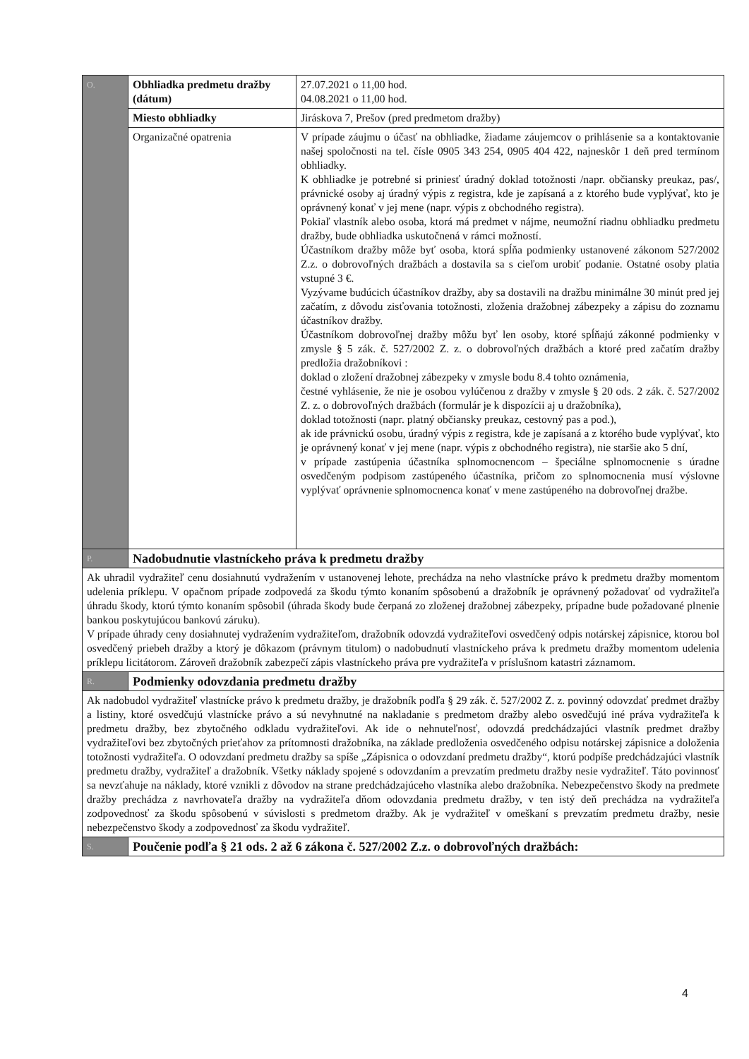| O. | Obhliadka predmetu dražby (dátum) | 27.07.2021 o 11,00 hod. 04.08.2021 o 11,00 hod. |
| | Miesto obhliadky | Jiráskova 7, Prešov (pred predmetom dražby) |
| | Organizačné opatrenia | V prípade záujmu o účasť na obhliadke, žiadame záujemcov o prihlásenie sa a kontaktovanie našej spoločnosti na tel. čísle 0905 343 254, 0905 404 422, najneskôr 1 deň pred termínom obhliadky. K obhliadke je potrebné si priniesť úradný doklad totožnosti /napr. občiansky preukaz, pas/, právnické osoby aj úradný výpis z registra, kde je zapísaná a z ktorého bude vyplývať, kto je oprávnený konať v jej mene (napr. výpis z obchodného registra). Pokiaľ vlastník alebo osoba, ktorá má predmet v nájme, neumožní riadnu obhliadku predmetu dražby, bude obhliadka uskutočnená v rámci možností. Účastníkom dražby môže byť osoba, ktorá spĺňa podmienky ustanovené zákonom 527/2002 Z.z. o dobrovoľných dražbách a dostavila sa s cieľom urobiť podanie. Ostatné osoby platia vstupné 3 €. Vyzývame budúcich účastníkov dražby, aby sa dostavili na dražbu minimálne 30 minút pred jej začatím, z dôvodu zisťovania totožnosti, zloženia dražobnej zábezpeky a zápisu do zoznamu účastníkov dražby. Účastníkom dobrovoľnej dražby môžu byť len osoby, ktoré spĺňajú zákonné podmienky v zmysle § 5 zák. č. 527/2002 Z. z. o dobrovoľných dražbách a ktoré pred začatím dražby predložia dražobníkovi : doklad o zložení dražobnej zábezpeky v zmysle bodu 8.4 tohto oznámenia, čestné vyhlásenie, že nie je osobou vylúčenou z dražby v zmysle § 20 ods. 2 zák. č. 527/2002 Z. z. o dobrovoľných dražbách (formulár je k dispozícii aj u dražobníka), doklad totožnosti (napr. platný občiansky preukaz, cestovný pas a pod.), ak ide právnickú osobu, úradný výpis z registra, kde je zapísaná a z ktorého bude vyplývať, kto je oprávnený konať v jej mene (napr. výpis z obchodného registra), nie staršie ako 5 dní, v prípade zastúpenia účastníka splnomocnencom – špeciálne splnomocnenie s úradne osvedčeným podpisom zastúpeného účastníka, pričom zo splnomocnenia musí výslovne vyplývať oprávnenie splnomocnenca konať v mene zastúpeného na dobrovoľnej dražbe. |
| P. | Nadobudnutie vlastníckeho práva k predmetu dražby | |
| Ak uhradil vydražiteľ cenu dosiahnutú vydražením v ustanovenej lehote, prechádza na neho vlastnícke právo k predmetu dražby momentom udelenia príklepu. V opačnom prípade zodpovedá za škodu týmto konaním spôsobenú a dražobník je oprávnený požadovať od vydražiteľa úhradu škody, ktorú týmto konaním spôsobil (úhrada škody bude čerpaná zo zloženej dražobnej zábezpeky, prípadne bude požadované plnenie bankou poskytujúcou bankovú záruku). V prípade úhrady ceny dosiahnutej vydražením vydražiteľom, dražobník odovzdá vydražiteľovi osvedčený odpis notárskej zápisnice, ktorou bol osvedčený priebeh dražby a ktorý je dôkazom (právnym titulom) o nadobudnutí vlastníckeho práva k predmetu dražby momentom udelenia príklepu licitátorom. Zároveň dražobník zabezpečí zápis vlastníckeho práva pre vydražiteľa v príslušnom katastri záznamom. | | |
| R. | Podmienky odovzdania predmetu dražby | |
| Ak nadobudol vydražiteľ vlastnícke právo k predmetu dražby, je dražobník podľa § 29 zák. č. 527/2002 Z. z. povinný odovzdať predmet dražby a listiny, ktoré osvedčujú vlastnícke právo a sú nevyhnutné na nakladanie s predmetom dražby alebo osvedčujú iné práva vydražiteľa k predmetu dražby, bez zbytočného odkladu vydražiteľovi. Ak ide o nehnuteľnosť, odovzdá predchádzajúci vlastník predmet dražby vydražiteľovi bez zbytočných prieťahov za prítomnosti dražobníka, na základe predloženia osvedčeného odpisu notárskej zápisnice a doloženia totožnosti vydražiteľa. O odovzdaní predmetu dražby sa spíše „Zápisnica o odovzdaní predmetu dražby“, ktorú podpíše predchádzajúci vlastník predmetu dražby, vydražiteľ a dražobník. Všetky náklady spojené s odovzdaním a prevzatím predmetu dražby nesie vydražiteľ. Táto povinnosť sa nevzťahuje na náklady, ktoré vznikli z dôvodov na strane predchádzajúceho vlastníka alebo dražobníka. Nebezpečenstvo škody na predmete dražby prechádza z navrhovateľa dražby na vydražiteľa dňom odovzdania predmetu dražby, v ten istý deň prechádza na vydražiteľa zodpovednosť za škodu spôsobenú v súvislosti s predmetom dražby. Ak je vydražiteľ v omeškaní s prevzatím predmetu dražby, nesie nebezpečenstvo škody a zodpovednosť za škodu vydražiteľ. | | |
| S. | Poučenie podľa § 21 ods. 2 až 6 zákona č. 527/2002 Z.z. o dobrovoľných dražbách: | |
4